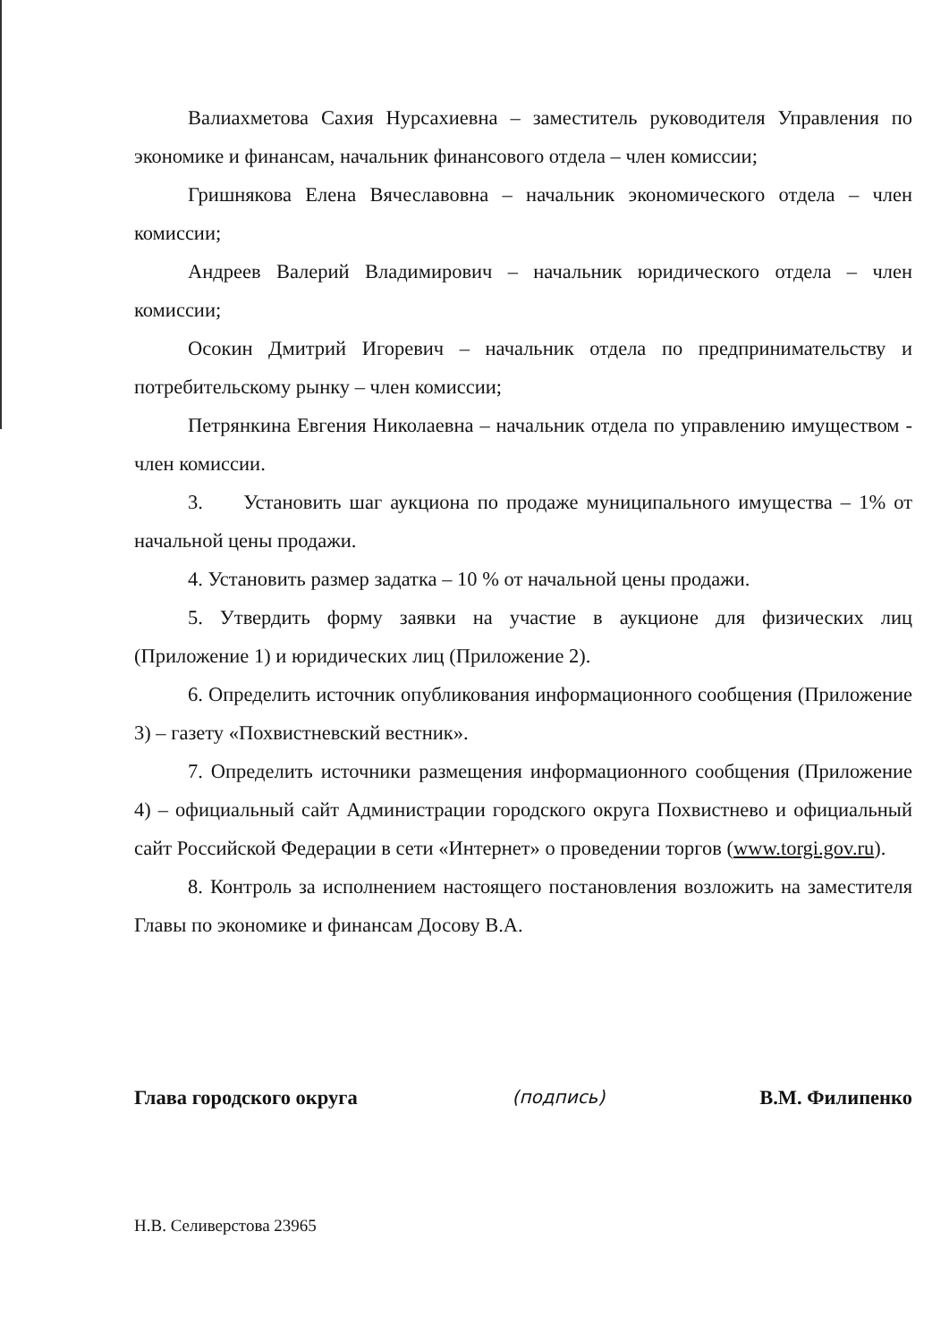Валиахметова Сахия Нурсахиевна – заместитель руководителя Управления по экономике и финансам, начальник финансового отдела – член комиссии;
Гришнякова Елена Вячеславовна – начальник экономического отдела – член комиссии;
Андреев Валерий Владимирович – начальник юридического отдела – член комиссии;
Осокин Дмитрий Игоревич – начальник отдела по предпринимательству и потребительскому рынку – член комиссии;
Петрянкина Евгения Николаевна – начальник отдела по управлению имуществом - член комиссии.
3. Установить шаг аукциона по продаже муниципального имущества – 1% от начальной цены продажи.
4. Установить размер задатка – 10 % от начальной цены продажи.
5. Утвердить форму заявки на участие в аукционе для физических лиц (Приложение 1) и юридических лиц (Приложение 2).
6. Определить источник опубликования информационного сообщения (Приложение 3) – газету «Похвистневский вестник».
7. Определить источники размещения информационного сообщения (Приложение 4) – официальный сайт Администрации городского округа Похвистнево и официальный сайт Российской Федерации в сети «Интернет» о проведении торгов (www.torgi.gov.ru).
8. Контроль за исполнением настоящего постановления возложить на заместителя Главы по экономике и финансам Досову В.А.
Глава городского округа (подпись) В.М. Филипенко
Н.В. Селиверстова 23965